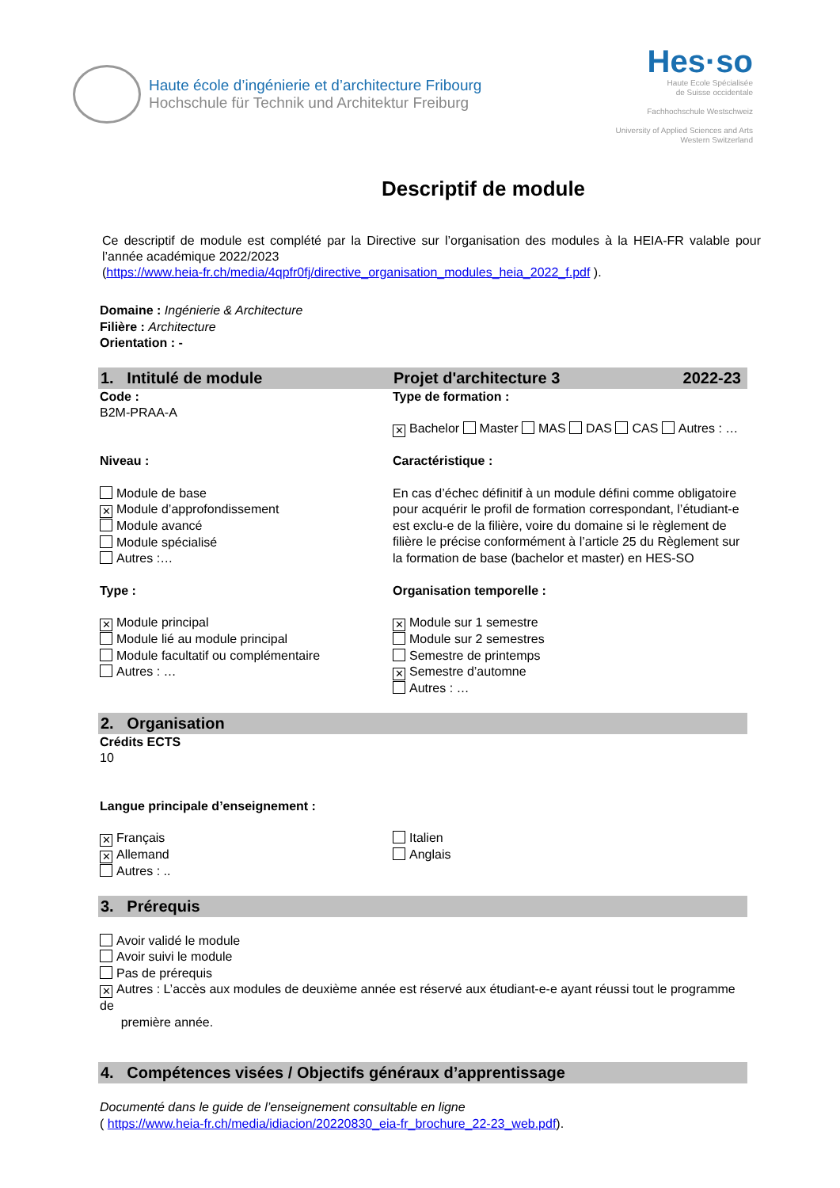Haute école d’ingénierie et d’architecture Fribourg
Hochschule für Technik und Architektur Freiburg
Hes·so
Haute Ecole Spécialisée
de Suisse occidentale
Fachhochschule Westschweiz
University of Applied Sciences and Arts
Western Switzerland
Descriptif de module
Ce descriptif de module est complété par la Directive sur l’organisation des modules à la HEIA-FR valable pour l’année académique 2022/2023
(https://www.heia-fr.ch/media/4qpfr0fj/directive_organisation_modules_heia_2022_f.pdf ).
Domaine : Ingénierie & Architecture
Filière : Architecture
Orientation : -
1. Intitulé de module Projet d'architecture 3 2022-23
Code :
B2M-PRAA-A
Type de formation :
✕ Bachelor Master MAS DAS CAS Autres : …
Niveau :
Module de base
✕ Module d’approfondissement
Module avancé
Module spécialisé
Autres :…
Caractéristique :
En cas d’échec définitif à un module défini comme obligatoire pour acquérir le profil de formation correspondant, l’étudiant-e est exclu-e de la filière, voire du domaine si le règlement de filière le précise conformément à l’article 25 du Règlement sur la formation de base (bachelor et master) en HES-SO
Type :
✕ Module principal
Module lié au module principal
Module facultatif ou complémentaire
Autres : …
Organisation temporelle :
✕ Module sur 1 semestre
Module sur 2 semestres
Semestre de printemps
✕ Semestre d’automne
Autres : …
2. Organisation
Crédits ECTS
10
Langue principale d’enseignement :
✕ Français
✕ Allemand
Autres : ..
Italien
Anglais
3. Prérequis
Avoir validé le module
Avoir suivi le module
Pas de prérequis
✕ Autres : L’accès aux modules de deuxième année est réservé aux étudiant-e-e ayant réussi tout le programme de
première année.
4. Compétences visées / Objectifs généraux d’apprentissage
Documenté dans le guide de l’enseignement consultable en ligne
( https://www.heia-fr.ch/media/idiacion/20220830_eia-fr_brochure_22-23_web.pdf).